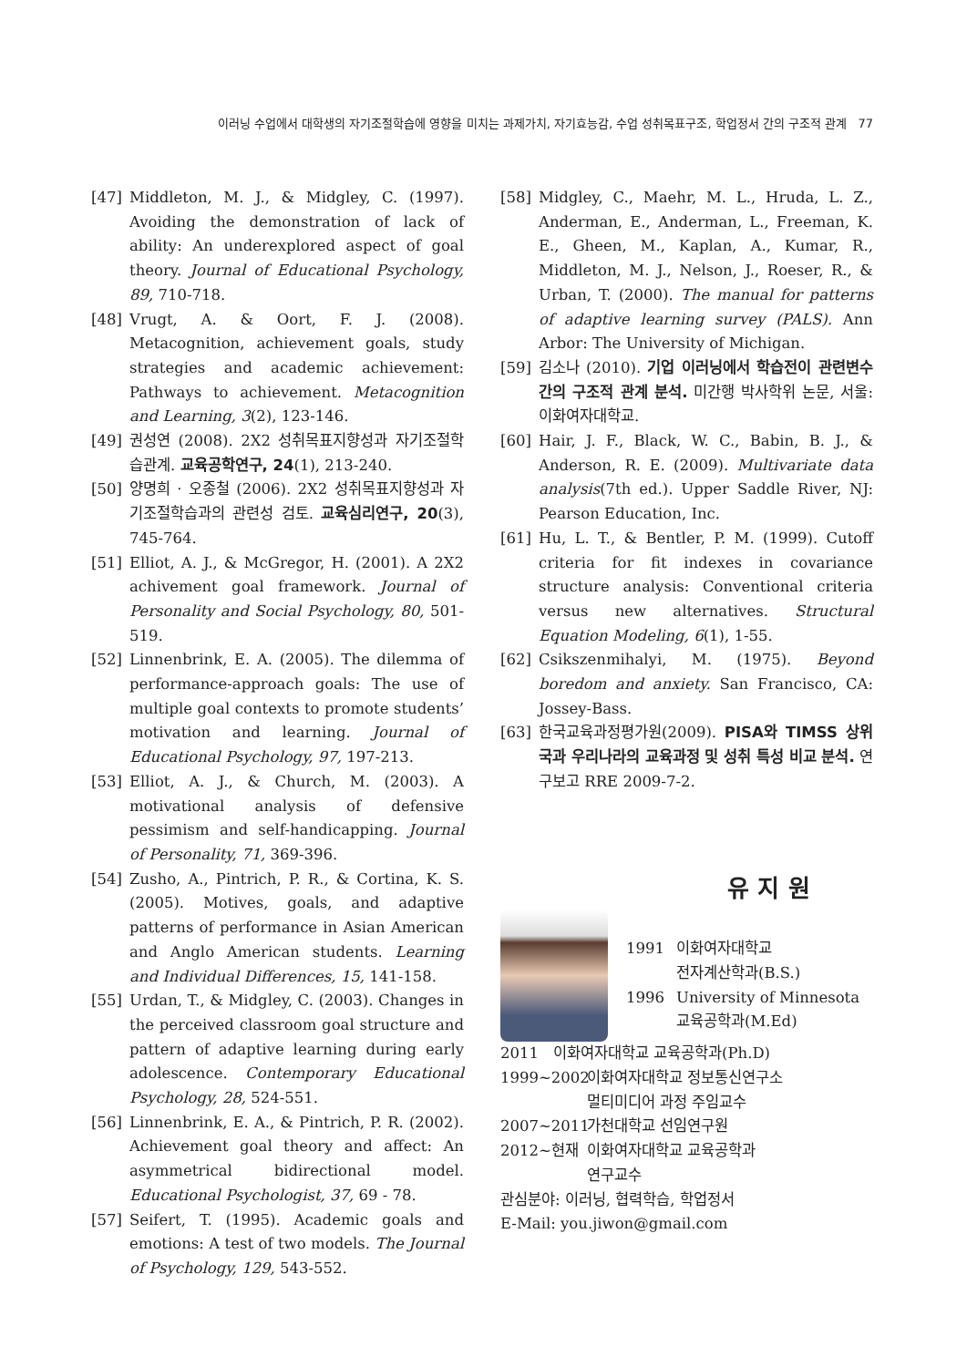이러닝 수업에서 대학생의 자기조절학습에 영향을 미치는 과제가치, 자기효능감, 수업 성취목표구조, 학업정서 간의 구조적 관계 77
[47] Middleton, M. J., & Midgley, C. (1997). Avoiding the demonstration of lack of ability: An underexplored aspect of goal theory. Journal of Educational Psychology, 89, 710-718.
[48] Vrugt, A. & Oort, F. J. (2008). Metacognition, achievement goals, study strategies and academic achievement: Pathways to achievement. Metacognition and Learning, 3(2), 123-146.
[49] 권성연 (2008). 2X2 성취목표지향성과 자기조절학습관계. 교육공학연구, 24(1), 213-240.
[50] 양명희 · 오종철 (2006). 2X2 성취목표지향성과 자기조절학습과의 관련성 검토. 교육심리연구, 20(3), 745-764.
[51] Elliot, A. J., & McGregor, H. (2001). A 2X2 achivement goal framework. Journal of Personality and Social Psychology, 80, 501-519.
[52] Linnenbrink, E. A. (2005). The dilemma of performance-approach goals: The use of multiple goal contexts to promote students’ motivation and learning. Journal of Educational Psychology, 97, 197-213.
[53] Elliot, A. J., & Church, M. (2003). A motivational analysis of defensive pessimism and self-handicapping. Journal of Personality, 71, 369-396.
[54] Zusho, A., Pintrich, P. R., & Cortina, K. S. (2005). Motives, goals, and adaptive patterns of performance in Asian American and Anglo American students. Learning and Individual Differences, 15, 141-158.
[55] Urdan, T., & Midgley, C. (2003). Changes in the perceived classroom goal structure and pattern of adaptive learning during early adolescence. Contemporary Educational Psychology, 28, 524-551.
[56] Linnenbrink, E. A., & Pintrich, P. R. (2002). Achievement goal theory and affect: An asymmetrical bidirectional model. Educational Psychologist, 37, 69 - 78.
[57] Seifert, T. (1995). Academic goals and emotions: A test of two models. The Journal of Psychology, 129, 543-552.
[58] Midgley, C., Maehr, M. L., Hruda, L. Z., Anderman, E., Anderman, L., Freeman, K. E., Gheen, M., Kaplan, A., Kumar, R., Middleton, M. J., Nelson, J., Roeser, R., & Urban, T. (2000). The manual for patterns of adaptive learning survey (PALS). Ann Arbor: The University of Michigan.
[59] 김소나 (2010). 기업 이러닝에서 학습전이 관련변수간의 구조적 관계 분석. 미간행 박사학위 논문, 서울: 이화여자대학교.
[60] Hair, J. F., Black, W. C., Babin, B. J., & Anderson, R. E. (2009). Multivariate data analysis(7th ed.). Upper Saddle River, NJ: Pearson Education, Inc.
[61] Hu, L. T., & Bentler, P. M. (1999). Cutoff criteria for fit indexes in covariance structure analysis: Conventional criteria versus new alternatives. Structural Equation Modeling, 6(1), 1-55.
[62] Csikszenmihalyi, M. (1975). Beyond boredom and anxiety. San Francisco, CA: Jossey-Bass.
[63] 한국교육과정평가원(2009). PISA와 TIMSS 상위국과 우리나라의 교육과정 및 성취 특성 비교 분석. 연구보고 RRE 2009-7-2.
유 지 원
1991 이화여자대학교
전자계산학과(B.S.)
1996 University of Minnesota
교육공학과(M.Ed)
2011 이화여자대학교 교육공학과(Ph.D)
1999~2002 이화여자대학교 정보통신연구소
멀티미디어 과정 주임교수
2007~2011 가천대학교 선임연구원
2012~현재 이화여자대학교 교육공학과
연구교수
관심분야: 이러닝, 협력학습, 학업정서
E-Mail: you.jiwon@gmail.com